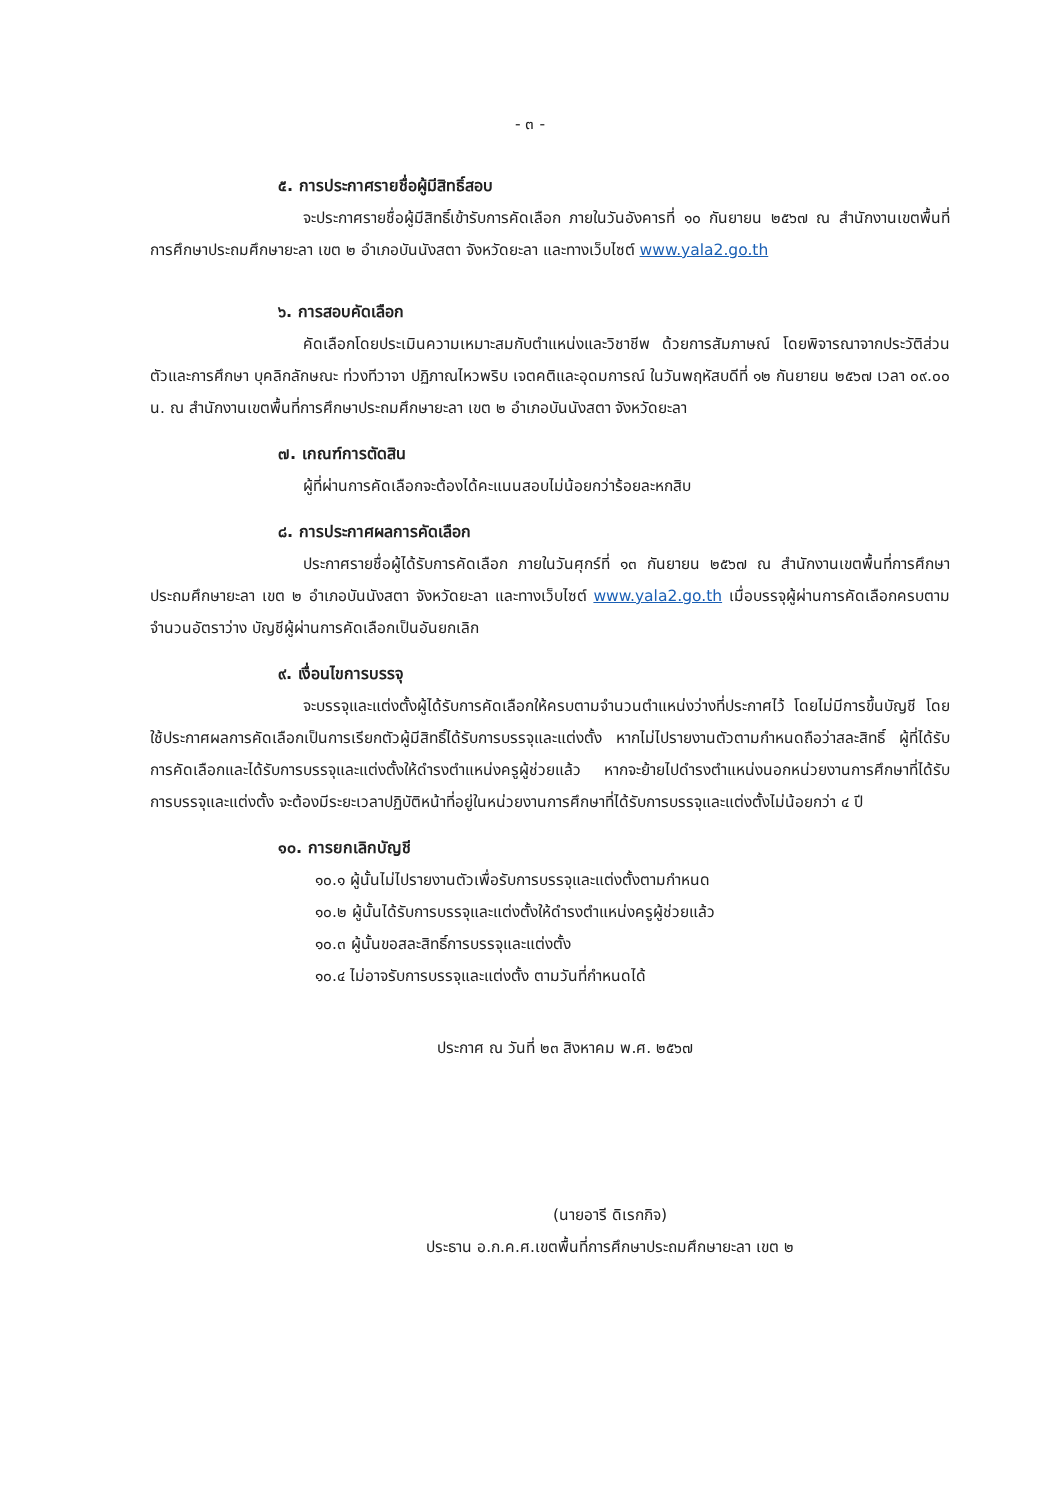- ๓ -
๕. การประกาศรายชื่อผู้มีสิทธิ์สอบ
จะประกาศรายชื่อผู้มีสิทธิ์เข้ารับการคัดเลือก ภายในวันอังคารที่ ๑๐ กันยายน ๒๕๖๗ ณ สำนักงานเขตพื้นที่การศึกษาประถมศึกษายะลา เขต ๒ อำเภอบันนังสตา จังหวัดยะลา และทางเว็บไซต์ www.yala2.go.th
๖. การสอบคัดเลือก
คัดเลือกโดยประเมินความเหมาะสมกับตำแหน่งและวิชาชีพ ด้วยการสัมภาษณ์ โดยพิจารณาจากประวัติส่วนตัวและการศึกษา บุคลิกลักษณะ ท่วงทีวาจา ปฏิภาณไหวพริบ เจตคติและอุดมการณ์ ในวันพฤหัสบดีที่ ๑๒ กันยายน ๒๕๖๗ เวลา ๐๙.๐๐ น. ณ สำนักงานเขตพื้นที่การศึกษาประถมศึกษายะลา เขต ๒ อำเภอบันนังสตา จังหวัดยะลา
๗. เกณฑ์การตัดสิน
ผู้ที่ผ่านการคัดเลือกจะต้องได้คะแนนสอบไม่น้อยกว่าร้อยละหกสิบ
๘. การประกาศผลการคัดเลือก
ประกาศรายชื่อผู้ได้รับการคัดเลือก ภายในวันศุกร์ที่ ๑๓ กันยายน ๒๕๖๗ ณ สำนักงานเขตพื้นที่การศึกษาประถมศึกษายะลา เขต ๒ อำเภอบันนังสตา จังหวัดยะลา และทางเว็บไซต์ www.yala2.go.th เมื่อบรรจุผู้ผ่านการคัดเลือกครบตามจำนวนอัตราว่าง บัญชีผู้ผ่านการคัดเลือกเป็นอันยกเลิก
๙. เงื่อนไขการบรรจุ
จะบรรจุและแต่งตั้งผู้ได้รับการคัดเลือกให้ครบตามจำนวนตำแหน่งว่างที่ประกาศไว้ โดยไม่มีการขึ้นบัญชี โดยใช้ประกาศผลการคัดเลือกเป็นการเรียกตัวผู้มีสิทธิ์ได้รับการบรรจุและแต่งตั้ง หากไม่ไปรายงานตัวตามกำหนดถือว่าสละสิทธิ์ ผู้ที่ได้รับการคัดเลือกและได้รับการบรรจุและแต่งตั้งให้ดำรงตำแหน่งครูผู้ช่วยแล้ว หากจะย้ายไปดำรงตำแหน่งนอกหน่วยงานการศึกษาที่ได้รับการบรรจุและแต่งตั้ง จะต้องมีระยะเวลาปฏิบัติหน้าที่อยู่ในหน่วยงานการศึกษาที่ได้รับการบรรจุและแต่งตั้งไม่น้อยกว่า ๔ ปี
๑๐. การยกเลิกบัญชี
๑๐.๑ ผู้นั้นไม่ไปรายงานตัวเพื่อรับการบรรจุและแต่งตั้งตามกำหนด
๑๐.๒ ผู้นั้นได้รับการบรรจุและแต่งตั้งให้ดำรงตำแหน่งครูผู้ช่วยแล้ว
๑๐.๓ ผู้นั้นขอสละสิทธิ์การบรรจุและแต่งตั้ง
๑๐.๔ ไม่อาจรับการบรรจุและแต่งตั้ง ตามวันที่กำหนดได้
ประกาศ ณ วันที่ ๒๓ สิงหาคม พ.ศ. ๒๕๖๗
(นายอารี ดิเรกกิจ)
ประธาน อ.ก.ค.ศ.เขตพื้นที่การศึกษาประถมศึกษายะลา เขต ๒